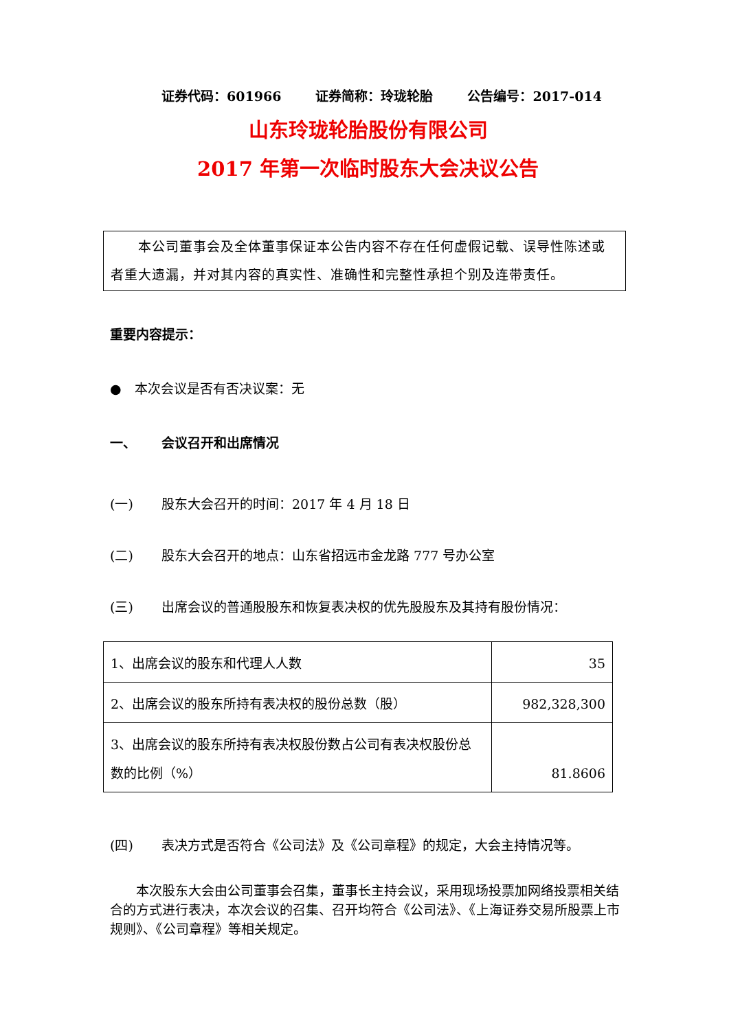证券代码：601966 证券简称：玲珑轮胎 公告编号：2017-014
山东玲珑轮胎股份有限公司
2017 年第一次临时股东大会决议公告
  本公司董事会及全体董事保证本公告内容不存在任何虚假记载、误导性陈述或者重大遗漏，并对其内容的真实性、准确性和完整性承担个别及连带责任。
重要内容提示：
● 本次会议是否有否决议案：无
一、 会议召开和出席情况
(一) 股东大会召开的时间：2017 年 4 月 18 日
(二) 股东大会召开的地点：山东省招远市金龙路 777 号办公室
(三) 出席会议的普通股股东和恢复表决权的优先股股东及其持有股份情况：
| 1、出席会议的股东和代理人人数 | 35 |
| 2、出席会议的股东所持有表决权的股份总数（股） | 982,328,300 |
| 3、出席会议的股东所持有表决权股份数占公司有表决权股份总数的比例（%） | 81.8606 |
(四) 表决方式是否符合《公司法》及《公司章程》的规定，大会主持情况等。
  本次股东大会由公司董事会召集，董事长主持会议，采用现场投票加网络投票相关结合的方式进行表决，本次会议的召集、召开均符合《公司法》、《上海证券交易所股票上市规则》、《公司章程》等相关规定。